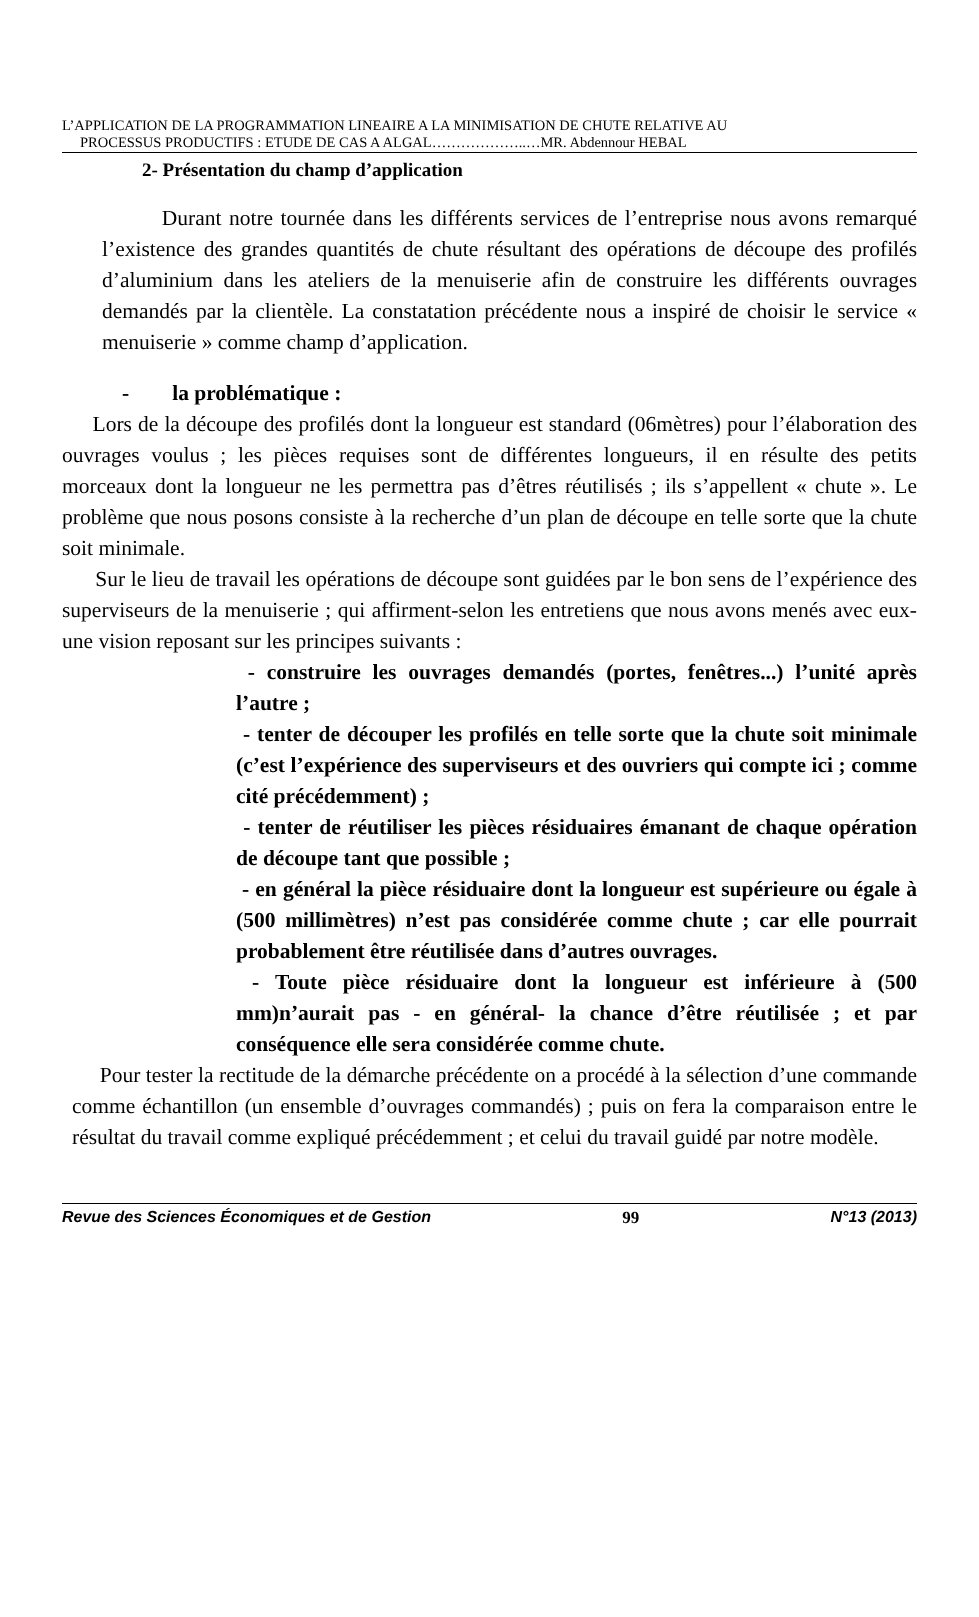L’APPLICATION DE LA PROGRAMMATION LINEAIRE A LA MINIMISATION DE CHUTE RELATIVE AU
PROCESSUS PRODUCTIFS : ETUDE DE CAS A ALGAL………………..…MR. Abdennour HEBAL
2- Présentation du champ d’application
Durant notre tournée dans les différents services de l’entreprise nous avons remarqué l’existence des grandes quantités de chute résultant des opérations de découpe des profilés d’aluminium dans les ateliers de la menuiserie afin de construire les différents ouvrages demandés par la clientèle. La constatation précédente nous a inspiré de choisir le service « menuiserie » comme champ d’application.
- la problématique :
Lors de la découpe des profilés dont la longueur est standard (06mètres) pour l’élaboration des ouvrages voulus ; les pièces requises sont de différentes longueurs, il en résulte des petits morceaux dont la longueur ne les permettra pas d’êtres réutilisés ; ils s’appellent « chute ». Le problème que nous posons consiste à la recherche d’un plan de découpe en telle sorte que la chute soit minimale.
Sur le lieu de travail les opérations de découpe sont guidées par le bon sens de l’expérience des superviseurs de la menuiserie ; qui affirment-selon les entretiens que nous avons menés avec eux- une vision reposant sur les principes suivants :
- construire les ouvrages demandés (portes, fenêtres...) l’unité après l’autre ;
- tenter de découper les profilés en telle sorte que la chute soit minimale (c’est l’expérience des superviseurs et des ouvriers qui compte ici ; comme cité précédemment) ;
- tenter de réutiliser les pièces résiduaires émanant de chaque opération de découpe tant que possible ;
- en général la pièce résiduaire dont la longueur est supérieure ou égale à (500 millimètres) n’est pas considérée comme chute ; car elle pourrait probablement être réutilisée dans d’autres ouvrages.
- Toute pièce résiduaire dont la longueur est inférieure à (500 mm)n’aurait pas - en général- la chance d’être réutilisée ; et par conséquence elle sera considérée comme chute.
Pour tester la rectitude de la démarche précédente on a procédé à la sélection d’une commande comme échantillon (un ensemble d’ouvrages commandés) ; puis on fera la comparaison entre le résultat du travail comme expliqué précédemment ; et celui du travail guidé par notre modèle.
Revue des Sciences Économiques et de Gestion 99 N°13 (2013)